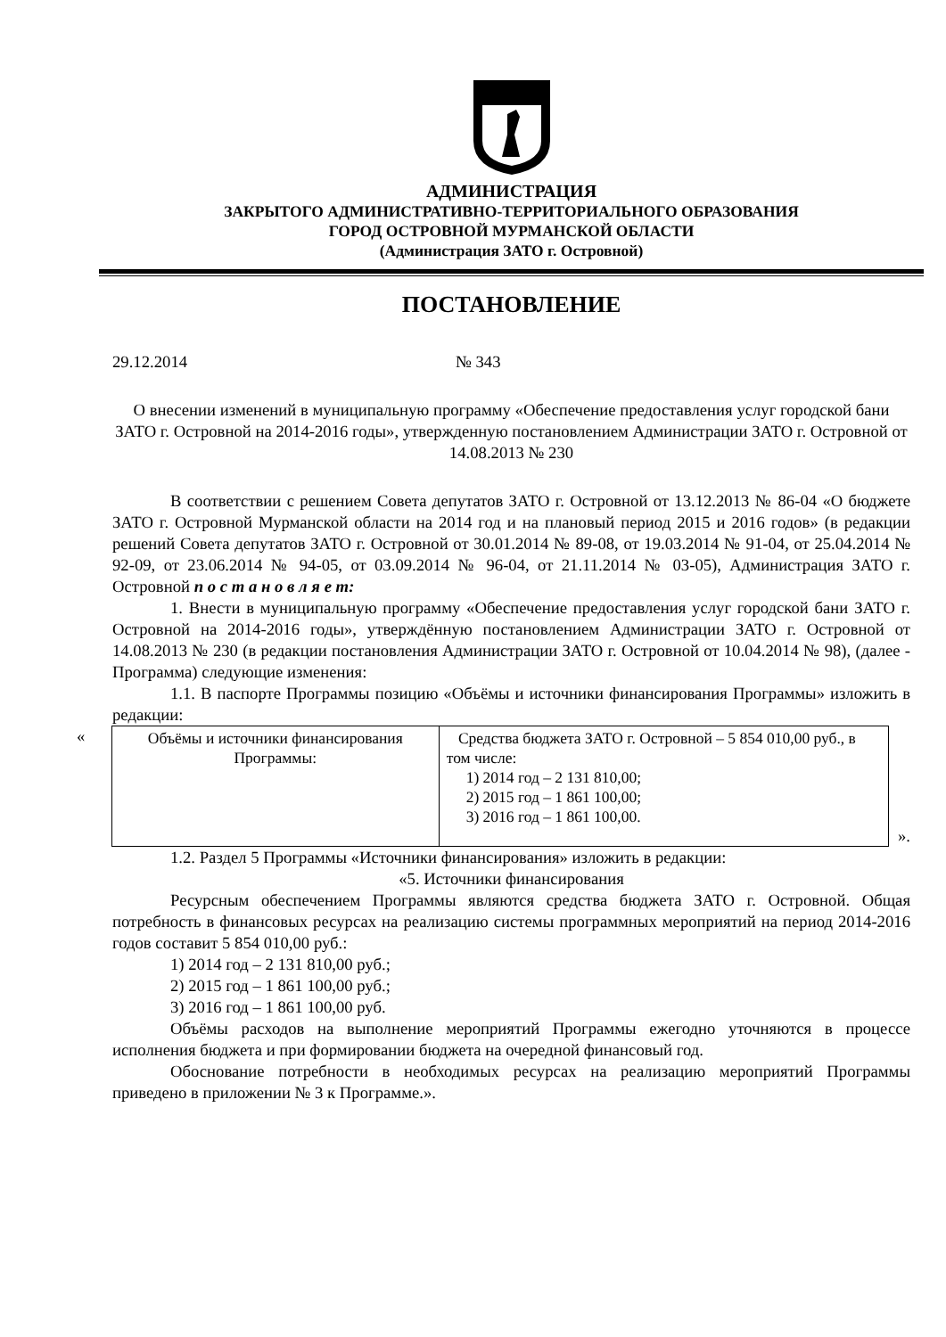АДМИНИСТРАЦИЯ
ЗАКРЫТОГО АДМИНИСТРАТИВНО-ТЕРРИТОРИАЛЬНОГО ОБРАЗОВАНИЯ
ГОРОД ОСТРОВНОЙ МУРМАНСКОЙ ОБЛАСТИ
(Администрация ЗАТО г. Островной)
ПОСТАНОВЛЕНИЕ
29.12.2014 № 343
О внесении изменений в муниципальную программу «Обеспечение предоставления услуг городской бани ЗАТО г. Островной на 2014-2016 годы», утвержденную постановлением Администрации ЗАТО г. Островной от 14.08.2013 № 230
В соответствии с решением Совета депутатов ЗАТО г. Островной от 13.12.2013 № 86-04 «О бюджете ЗАТО г. Островной Мурманской области на 2014 год и на плановый период 2015 и 2016 годов» (в редакции решений Совета депутатов ЗАТО г. Островной от 30.01.2014 № 89-08, от 19.03.2014 № 91-04, от 25.04.2014 № 92-09, от 23.06.2014 № 94-05, от 03.09.2014 № 96-04, от 21.11.2014 № 03-05), Администрация ЗАТО г. Островной п о с т а н о в л я е т:
1. Внести в муниципальную программу «Обеспечение предоставления услуг городской бани ЗАТО г. Островной на 2014-2016 годы», утверждённую постановлением Администрации ЗАТО г. Островной от 14.08.2013 № 230 (в редакции постановления Администрации ЗАТО г. Островной от 10.04.2014 № 98), (далее - Программа) следующие изменения:
1.1. В паспорте Программы позицию «Объёмы и источники финансирования Программы» изложить в редакции:
«
| Объёмы и источники финансирования Программы: | Средства бюджета ЗАТО г. Островной – 5 854 010,00 руб., в том числе: 1) 2014 год – 2 131 810,00; 2) 2015 год – 1 861 100,00; 3) 2016 год – 1 861 100,00. |
».
1.2. Раздел 5 Программы «Источники финансирования» изложить в редакции:
«5. Источники финансирования
Ресурсным обеспечением Программы являются средства бюджета ЗАТО г. Островной. Общая потребность в финансовых ресурсах на реализацию системы программных мероприятий на период 2014-2016 годов составит 5 854 010,00 руб.:
1) 2014 год – 2 131 810,00 руб.;
2) 2015 год – 1 861 100,00 руб.;
3) 2016 год – 1 861 100,00 руб.
Объёмы расходов на выполнение мероприятий Программы ежегодно уточняются в процессе исполнения бюджета и при формировании бюджета на очередной финансовый год.
Обоснование потребности в необходимых ресурсах на реализацию мероприятий Программы приведено в приложении № 3 к Программе.».